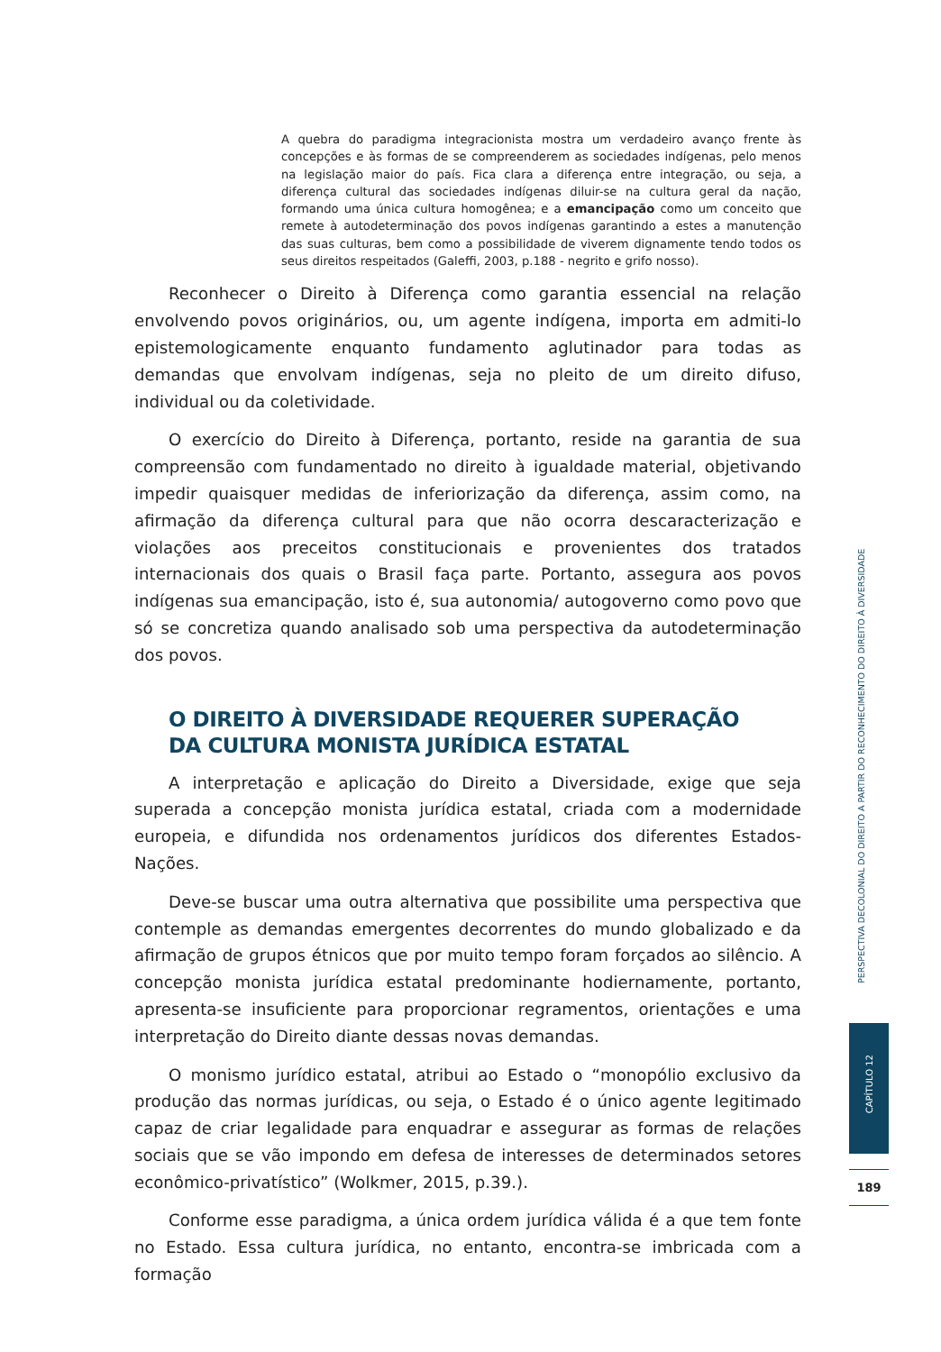A quebra do paradigma integracionista mostra um verdadeiro avanço frente às concepções e às formas de se compreenderem as sociedades indígenas, pelo menos na legislação maior do país. Fica clara a diferença entre integração, ou seja, a diferença cultural das sociedades indígenas diluir-se na cultura geral da nação, formando uma única cultura homogênea; e a emancipação como um conceito que remete à autodeterminação dos povos indígenas garantindo a estes a manutenção das suas culturas, bem como a possibilidade de viverem dignamente tendo todos os seus direitos respeitados (Galeffi, 2003, p.188 - negrito e grifo nosso).
Reconhecer o Direito à Diferença como garantia essencial na relação envolvendo povos originários, ou, um agente indígena, importa em admiti-lo epistemologicamente enquanto fundamento aglutinador para todas as demandas que envolvam indígenas, seja no pleito de um direito difuso, individual ou da coletividade.
O exercício do Direito à Diferença, portanto, reside na garantia de sua compreensão com fundamentado no direito à igualdade material, objetivando impedir quaisquer medidas de inferiorização da diferença, assim como, na afirmação da diferença cultural para que não ocorra descaracterização e violações aos preceitos constitucionais e provenientes dos tratados internacionais dos quais o Brasil faça parte. Portanto, assegura aos povos indígenas sua emancipação, isto é, sua autonomia/ autogoverno como povo que só se concretiza quando analisado sob uma perspectiva da autodeterminação dos povos.
O DIREITO À DIVERSIDADE REQUERER SUPERAÇÃO
DA CULTURA MONISTA JURÍDICA ESTATAL
A interpretação e aplicação do Direito a Diversidade, exige que seja superada a concepção monista jurídica estatal, criada com a modernidade europeia, e difundida nos ordenamentos jurídicos dos diferentes Estados-Nações.
Deve-se buscar uma outra alternativa que possibilite uma perspectiva que contemple as demandas emergentes decorrentes do mundo globalizado e da afirmação de grupos étnicos que por muito tempo foram forçados ao silêncio. A concepção monista jurídica estatal predominante hodiernamente, portanto, apresenta-se insuficiente para proporcionar regramentos, orientações e uma interpretação do Direito diante dessas novas demandas.
O monismo jurídico estatal, atribui ao Estado o “monopólio exclusivo da produção das normas jurídicas, ou seja, o Estado é o único agente legitimado capaz de criar legalidade para enquadrar e assegurar as formas de relações sociais que se vão impondo em defesa de interesses de determinados setores econômico-privatístico” (Wolkmer, 2015, p.39.).
Conforme esse paradigma, a única ordem jurídica válida é a que tem fonte no Estado. Essa cultura jurídica, no entanto, encontra-se imbricada com a formação
PERSPECTIVA DECOLONIAL DO DIREITO A PARTIR DO RECONHECIMENTO DO DIREITO À DIVERSIDADE
CAPÍTULO 12
189